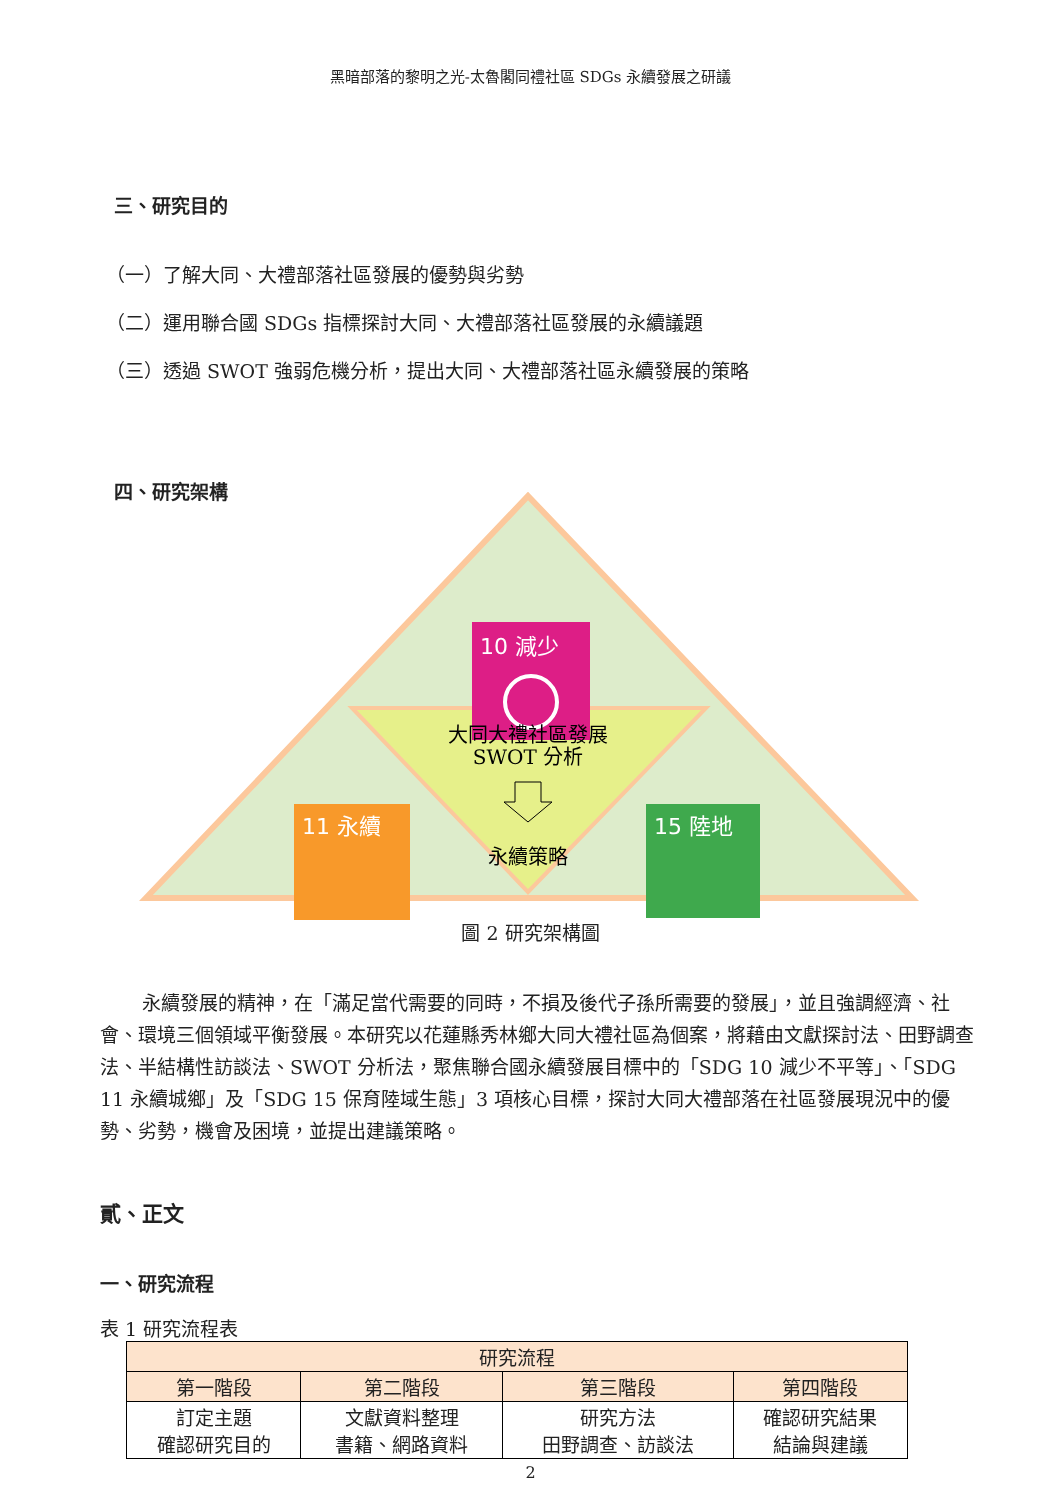黑暗部落的黎明之光-太魯閣同禮社區 SDGs 永續發展之研議
三、研究目的
（一）了解大同、大禮部落社區發展的優勢與劣勢
（二）運用聯合國 SDGs 指標探討大同、大禮部落社區發展的永續議題
（三）透過 SWOT 強弱危機分析，提出大同、大禮部落社區永續發展的策略
四、研究架構
10 減少
11 永續
15 陸地
大同大禮社區發展
SWOT 分析
永續策略
圖 2 研究架構圖
永續發展的精神，在「滿足當代需要的同時，不損及後代子孫所需要的發展」，並且強調經濟、社會、環境三個領域平衡發展。本研究以花蓮縣秀林鄉大同大禮社區為個案，將藉由文獻探討法、田野調查法、半結構性訪談法、SWOT 分析法，聚焦聯合國永續發展目標中的「SDG 10 減少不平等」、「SDG 11 永續城鄉」及「SDG 15 保育陸域生態」3 項核心目標，探討大同大禮部落在社區發展現況中的優勢、劣勢，機會及困境，並提出建議策略。
貳、正文
一、研究流程
表 1 研究流程表
| 研究流程 | | | |
| --- | --- | --- | --- |
| 第一階段 | 第二階段 | 第三階段 | 第四階段 |
| 訂定主題 確認研究目的 | 文獻資料整理 書籍、網路資料 | 研究方法 田野調查、訪談法 | 確認研究結果 結論與建議 |
2